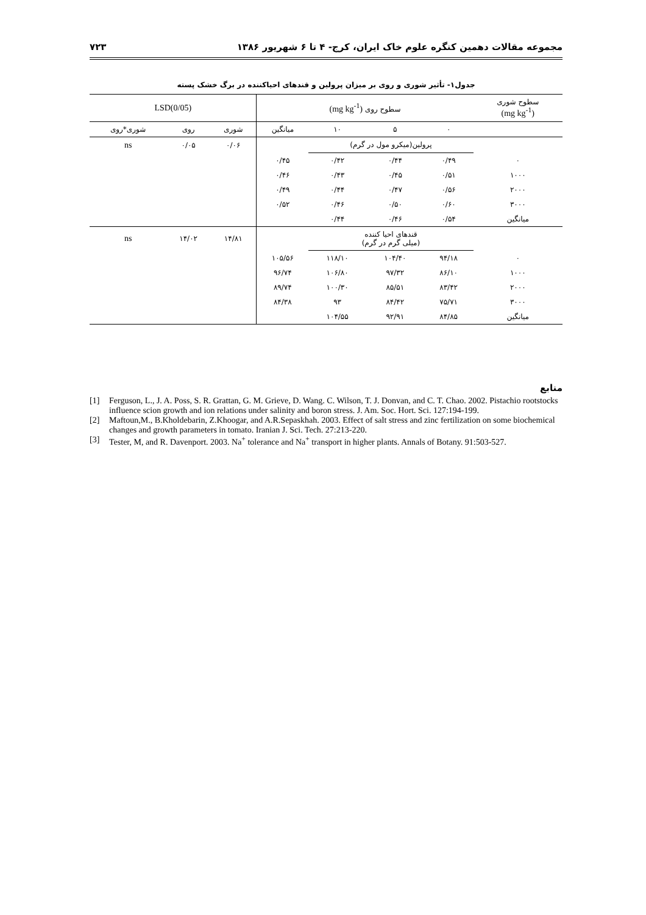مجموعه مقالات دهمین کنگره علوم خاک ایران، کرج- ۴ تا ۶ شهریور ۱۳۸۶ ۷۲۳
جدول۱- تأثیر شوری و روی بر میزان پرولین و قندهای احیاکننده در برگ خشک پسته
| سطوح شوری (mg kg<sup>-1</sup>) | سطوح روی (mg kg<sup>-1</sup>) | | | | LSD(0/05) | | |
| | ۰ | ۵ | ۱۰ | میانگین | شوری | روی | شوری*روی |
| | پرولین(میکرو مول در گرم) | | | | ۰/۰۶ | ۰/۰۵ | ns |
| ۰ | ۰/۴۹ | ۰/۴۴ | ۰/۴۲ | ۰/۴۵ | | | |
| ۱۰۰۰ | ۰/۵۱ | ۰/۴۵ | ۰/۴۳ | ۰/۴۶ | | | |
| ۲۰۰۰ | ۰/۵۶ | ۰/۴۷ | ۰/۴۴ | ۰/۴۹ | | | |
| ۳۰۰۰ | ۰/۶۰ | ۰/۵۰ | ۰/۴۶ | ۰/۵۲ | | | |
| میانگین | ۰/۵۴ | ۰/۴۶ | ۰/۴۴ | | | | |
| | قندهای احیا کننده (میلی گرم در گرم) | | | | ۱۴/۸۱ | ۱۴/۰۲ | ns |
| ۰ | ۹۴/۱۸ | ۱۰۴/۴۰ | ۱۱۸/۱۰ | ۱۰۵/۵۶ | | | |
| ۱۰۰۰ | ۸۶/۱۰ | ۹۷/۳۲ | ۱۰۶/۸۰ | ۹۶/۷۴ | | | |
| ۲۰۰۰ | ۸۳/۴۲ | ۸۵/۵۱ | ۱۰۰/۳۰ | ۸۹/۷۴ | | | |
| ۳۰۰۰ | ۷۵/۷۱ | ۸۴/۴۲ | ۹۳ | ۸۴/۳۸ | | | |
| میانگین | ۸۴/۸۵ | ۹۲/۹۱ | ۱۰۴/۵۵ | | | | |
منابع
[1] Ferguson, L., J. A. Poss, S. R. Grattan, G. M. Grieve, D. Wang. C. Wilson, T. J. Donvan, and C. T. Chao. 2002. Pistachio rootstocks influence scion growth and ion relations under salinity and boron stress. J. Am. Soc. Hort. Sci. 127:194-199.
[2] Maftoun,M., B.Kholdebarin, Z.Khoogar, and A.R.Sepaskhah. 2003. Effect of salt stress and zinc fertilization on some biochemical changes and growth parameters in tomato. Iranian J. Sci. Tech. 27:213-220.
[3] Tester, M, and R. Davenport. 2003. Na<sup>+</sup> tolerance and Na<sup>+</sup> transport in higher plants. Annals of Botany. 91:503-527.